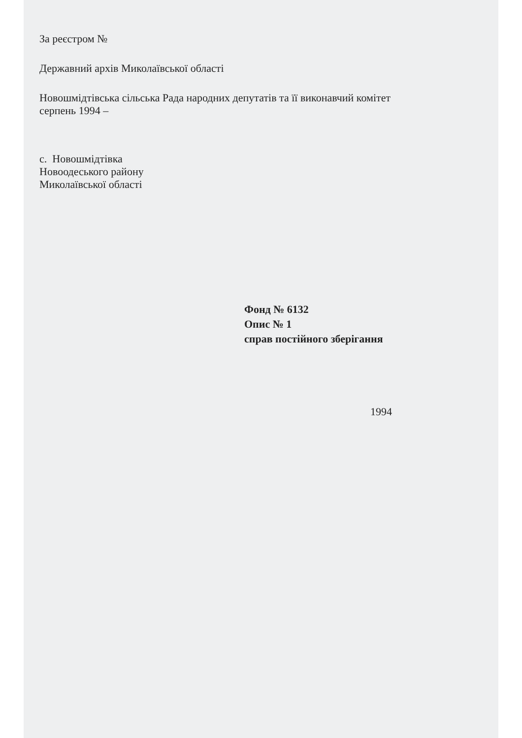За реєстром №
Державний архів Миколаївської області
Новошмідтівська сільська Рада народних депутатів та її виконавчий комітет
серпень 1994 –
с. Новошмідтівка
Новоодеського району
Миколаївської області
Фонд № 6132
Опис № 1
справ постійного зберігання
1994